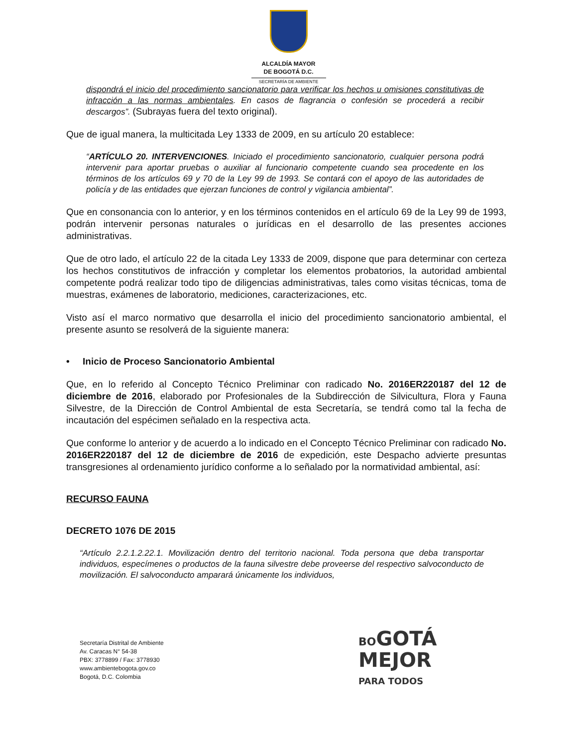ALCALDÍA MAYOR
DE BOGOTÁ D.C.
SECRETARÍA DE AMBIENTE
dispondrá el inicio del procedimiento sancionatorio para verificar los hechos u omisiones constitutivas de infracción a las normas ambientales. En casos de flagrancia o confesión se procederá a recibir descargos”. (Subrayas fuera del texto original).
Que de igual manera, la multicitada Ley 1333 de 2009, en su artículo 20 establece:
“ARTÍCULO 20. INTERVENCIONES. Iniciado el procedimiento sancionatorio, cualquier persona podrá intervenir para aportar pruebas o auxiliar al funcionario competente cuando sea procedente en los términos de los artículos 69 y 70 de la Ley 99 de 1993. Se contará con el apoyo de las autoridades de policía y de las entidades que ejerzan funciones de control y vigilancia ambiental”.
Que en consonancia con lo anterior, y en los términos contenidos en el artículo 69 de la Ley 99 de 1993, podrán intervenir personas naturales o jurídicas en el desarrollo de las presentes acciones administrativas.
Que de otro lado, el artículo 22 de la citada Ley 1333 de 2009, dispone que para determinar con certeza los hechos constitutivos de infracción y completar los elementos probatorios, la autoridad ambiental competente podrá realizar todo tipo de diligencias administrativas, tales como visitas técnicas, toma de muestras, exámenes de laboratorio, mediciones, caracterizaciones, etc.
Visto así el marco normativo que desarrolla el inicio del procedimiento sancionatorio ambiental, el presente asunto se resolverá de la siguiente manera:
• Inicio de Proceso Sancionatorio Ambiental
Que, en lo referido al Concepto Técnico Preliminar con radicado No. 2016ER220187 del 12 de diciembre de 2016, elaborado por Profesionales de la Subdirección de Silvicultura, Flora y Fauna Silvestre, de la Dirección de Control Ambiental de esta Secretaría, se tendrá como tal la fecha de incautación del espécimen señalado en la respectiva acta.
Que conforme lo anterior y de acuerdo a lo indicado en el Concepto Técnico Preliminar con radicado No. 2016ER220187 del 12 de diciembre de 2016 de expedición, este Despacho advierte presuntas transgresiones al ordenamiento jurídico conforme a lo señalado por la normatividad ambiental, así:
RECURSO FAUNA
DECRETO 1076 DE 2015
“Artículo 2.2.1.2.22.1. Movilización dentro del territorio nacional. Toda persona que deba transportar individuos, especímenes o productos de la fauna silvestre debe proveerse del respectivo salvoconducto de movilización. El salvoconducto amparará únicamente los individuos,
Secretaría Distrital de Ambiente
Av. Caracas N° 54-38
PBX: 3778899 / Fax: 3778930
www.ambientebogota.gov.co
Bogotá, D.C. Colombia
BO GOTÁ
MEJOR
PARA TODOS